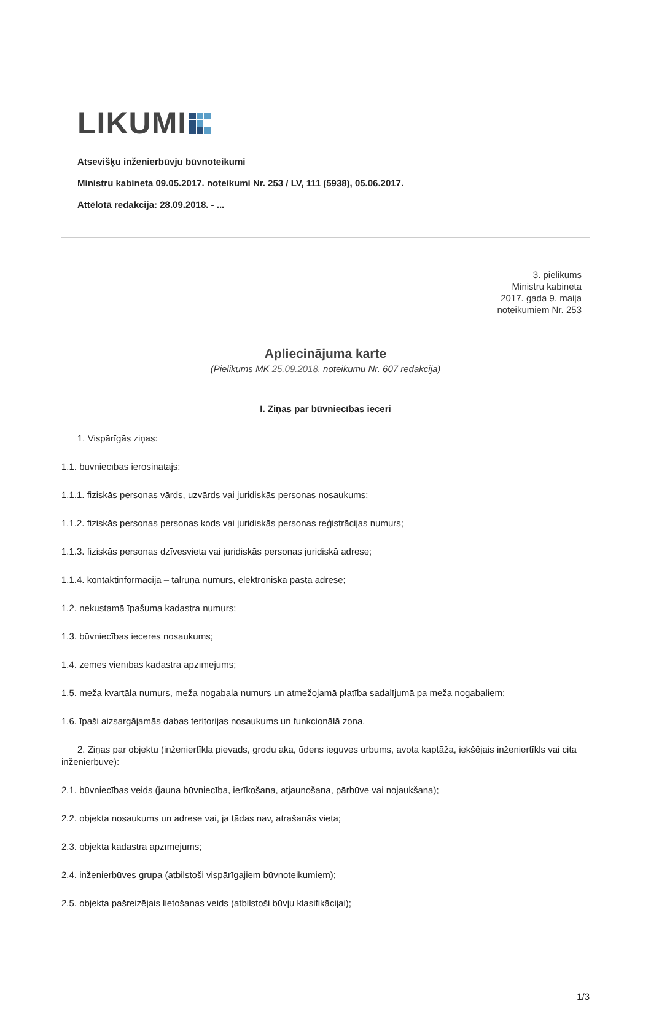LIKUMI
Atsevišķu inženierbūvju būvnoteikumi
Ministru kabineta 09.05.2017. noteikumi Nr. 253 / LV, 111 (5938), 05.06.2017.
Attēlotā redakcija: 28.09.2018. - ...
3. pielikums
Ministru kabineta
2017. gada 9. maija
noteikumiem Nr. 253
Apliecinājuma karte
(Pielikums MK 25.09.2018. noteikumu Nr. 607 redakcijā)
I. Ziņas par būvniecības ieceri
1. Vispārīgās ziņas:
1.1. būvniecības ierosinātājs:
1.1.1. fiziskās personas vārds, uzvārds vai juridiskās personas nosaukums;
1.1.2. fiziskās personas personas kods vai juridiskās personas reģistrācijas numurs;
1.1.3. fiziskās personas dzīvesvieta vai juridiskās personas juridiskā adrese;
1.1.4. kontaktinformācija – tālruņa numurs, elektroniskā pasta adrese;
1.2. nekustamā īpašuma kadastra numurs;
1.3. būvniecības ieceres nosaukums;
1.4. zemes vienības kadastra apzīmējums;
1.5. meža kvartāla numurs, meža nogabala numurs un atmežojamā platība sadalījumā pa meža nogabaliem;
1.6. īpaši aizsargājamās dabas teritorijas nosaukums un funkcionālā zona.
2. Ziņas par objektu (inženiertīkla pievads, grodu aka, ūdens ieguves urbums, avota kaptāža, iekšējais inženiertīkls vai cita inženierbūve):
2.1. būvniecības veids (jauna būvniecība, ierīkošana, atjaunošana, pārbūve vai nojaukšana);
2.2. objekta nosaukums un adrese vai, ja tādas nav, atrašanās vieta;
2.3. objekta kadastra apzīmējums;
2.4. inženierbūves grupa (atbilstoši vispārīgajiem būvnoteikumiem);
2.5. objekta pašreizējais lietošanas veids (atbilstoši būvju klasifikācijai);
1/3